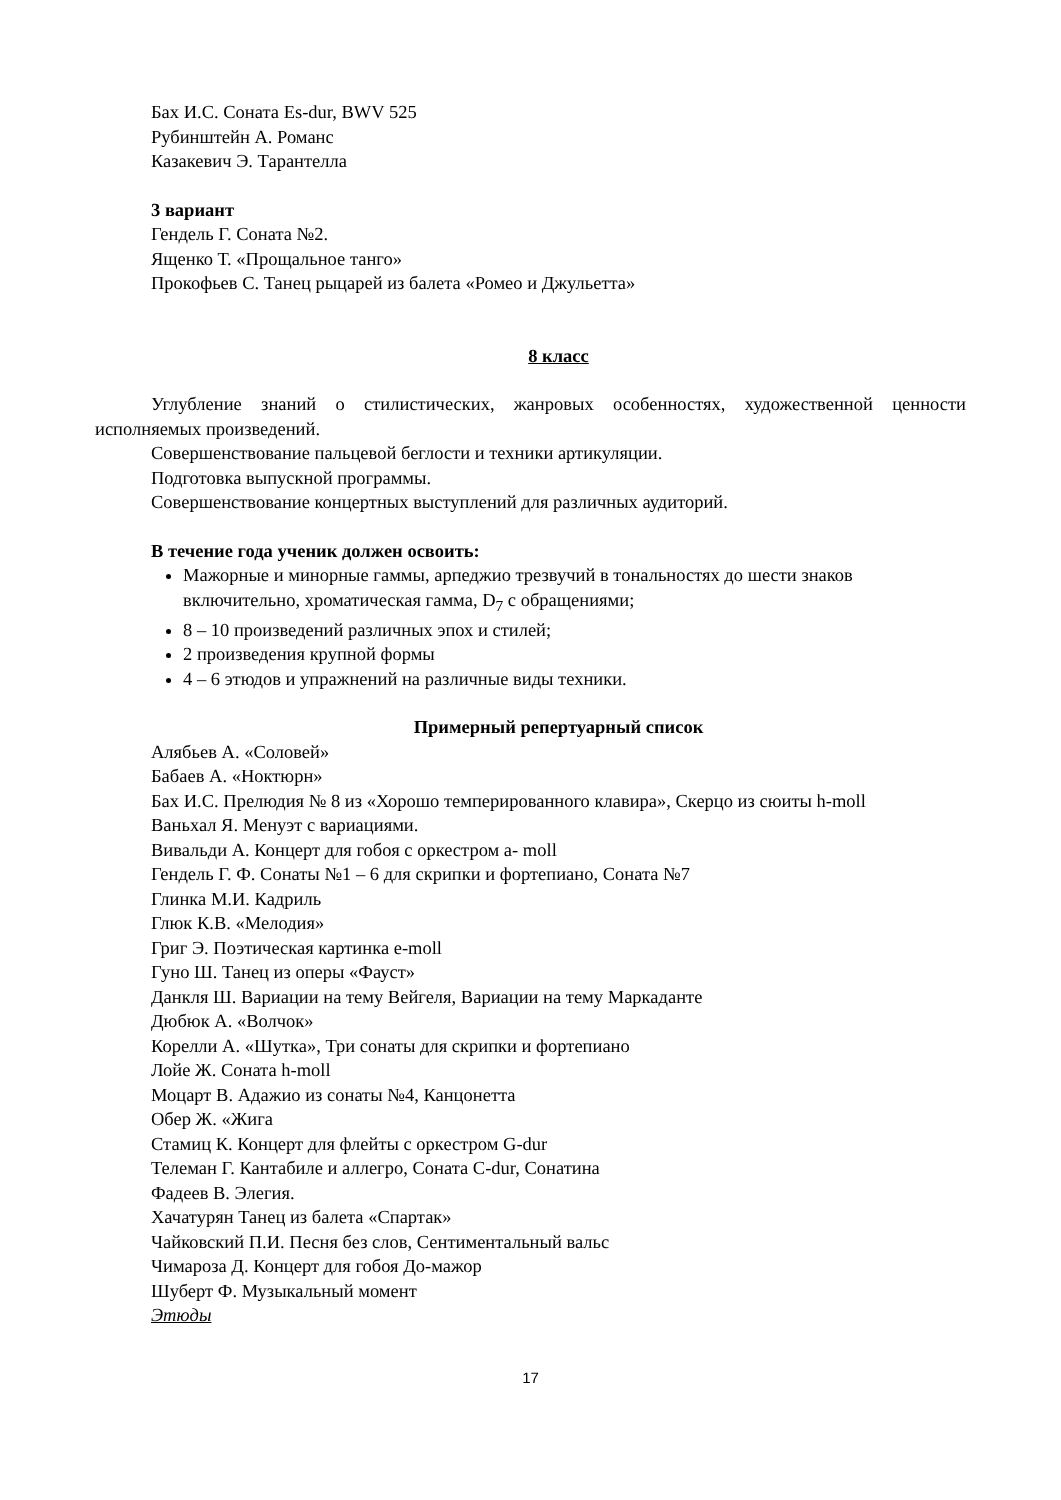Бах И.С. Соната Es-dur, BWV 525
Рубинштейн А. Романс
Казакевич Э. Тарантелла
3 вариант
Гендель Г. Соната №2.
Ященко Т. «Прощальное танго»
Прокофьев С. Танец рыцарей из балета «Ромео и Джульетта»
8 класс
Углубление знаний о стилистических, жанровых особенностях, художественной ценности исполняемых произведений.
Совершенствование пальцевой беглости и техники артикуляции.
Подготовка выпускной программы.
Совершенствование концертных выступлений для различных аудиторий.
В течение года ученик должен освоить:
Мажорные и минорные гаммы, арпеджио трезвучий в тональностях до шести знаков включительно, хроматическая гамма, D<sub>7</sub> с обращениями;
8 – 10 произведений различных эпох и стилей;
2 произведения крупной формы
4 – 6 этюдов и упражнений на различные виды техники.
Примерный репертуарный список
Алябьев А. «Соловей»
Бабаев А. «Ноктюрн»
Бах И.С. Прелюдия № 8 из «Хорошо темперированного клавира», Скерцо из сюиты h-moll
Ваньхал Я. Менуэт с вариациями.
Вивальди А. Концерт для гобоя с оркестром a- moll
Гендель Г. Ф. Сонаты №1 – 6 для скрипки и фортепиано, Соната №7
Глинка М.И. Кадриль
Глюк К.В. «Мелодия»
Григ Э. Поэтическая картинка e-moll
Гуно Ш. Танец из оперы «Фауст»
Данкля Ш. Вариации на тему Вейгеля, Вариации на тему Маркаданте
Дюбюк А. «Волчок»
Корелли А. «Шутка», Три сонаты для скрипки и фортепиано
Лойе Ж. Соната h-moll
Моцарт В. Адажио из сонаты №4, Канцонетта
Обер Ж. «Жига
Стамиц К. Концерт для флейты с оркестром G-dur
Телеман Г. Кантабиле и аллегро, Соната C-dur, Сонатина
Фадеев В. Элегия.
Хачатурян Танец из балета «Спартак»
Чайковский П.И. Песня без слов, Сентиментальный вальс
Чимароза Д. Концерт для гобоя До-мажор
Шуберт Ф. Музыкальный момент
Этюды
17